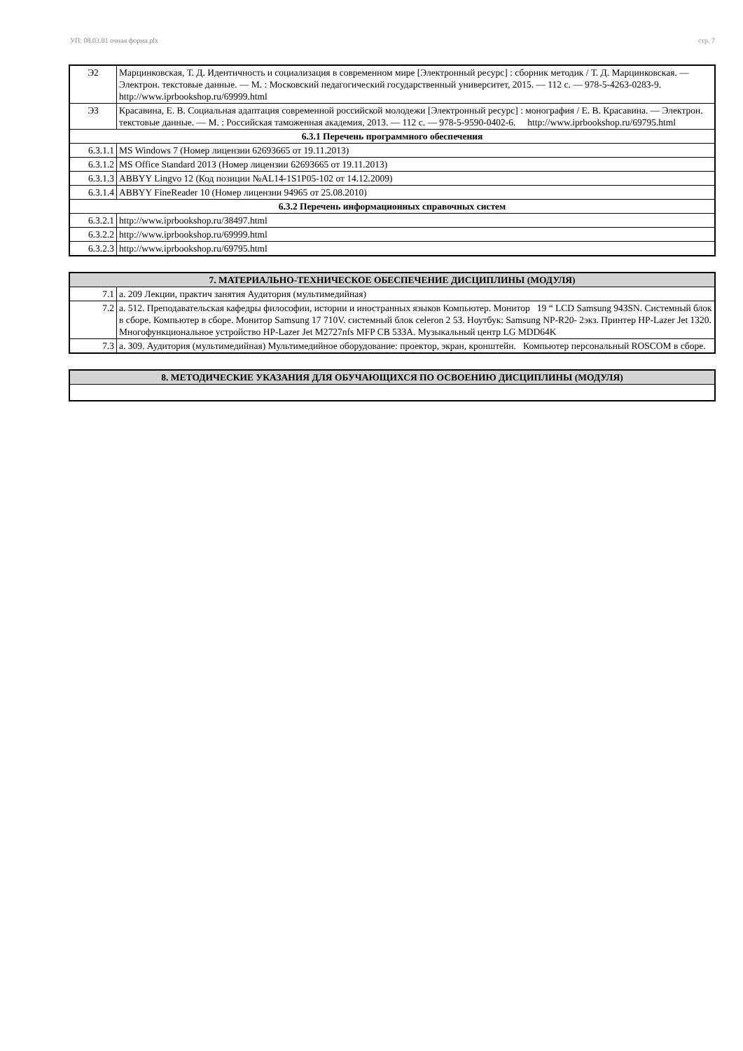УП: 08.03.01 очная форма.plx стр. 7
| Э2 | Марцинковская, Т. Д. Идентичность и социализация в современном мире [Электронный ресурс] : сборник методик / Т. Д. Марцинковская. — Электрон. текстовые данные. — М. : Московский педагогический государственный университет, 2015. — 112 c. — 978-5-4263-0283-9. http://www.iprbookshop.ru/69999.html |
| Э3 | Красавина, Е. В. Социальная адаптация современной российской молодежи [Электронный ресурс] : монография / Е. В. Красавина. — Электрон. текстовые данные. — М. : Российская таможенная академия, 2013. — 112 c. — 978-5-9590-0402-6. http://www.iprbookshop.ru/69795.html |
| 6.3.1 Перечень программного обеспечения | |
| 6.3.1.1 | MS Windows 7 (Номер лицензии 62693665 от 19.11.2013) |
| 6.3.1.2 | MS Office Standard 2013 (Номер лицензии 62693665 от 19.11.2013) |
| 6.3.1.3 | ABBYY Lingvo 12 (Код позиции №AL14-1S1P05-102 от 14.12.2009) |
| 6.3.1.4 | ABBYY FineReader 10 (Номер лицензии 94965 от 25.08.2010) |
| 6.3.2 Перечень информационных справочных систем | |
| 6.3.2.1 | http://www.iprbookshop.ru/38497.html |
| 6.3.2.2 | http://www.iprbookshop.ru/69999.html |
| 6.3.2.3 | http://www.iprbookshop.ru/69795.html |
| 7. МАТЕРИАЛЬНО-ТЕХНИЧЕСКОЕ ОБЕСПЕЧЕНИЕ ДИСЦИПЛИНЫ (МОДУЛЯ) | |
| 7.1 | а. 209 Лекции, практич занятия Аудитория (мультимедийная) |
| 7.2 | а. 512. Преподавательская кафедры философии, истории и иностранных языков Компьютер. Монитор 19 “ LCD Samsung 943SN. Системный блок в сборе. Компьютер в сборе. Монитор Samsung 17 710V. системный блок celeron 2 53. Ноутбук: Samsung NP-R20- 2экз. Принтер HP-Lazer Jet 1320. Многофункциональное устройство HP-Lazer Jet M2727nfs MFP CB 533A. Музыкальный центр LG MDD64K |
| 7.3 | а. 309. Аудитория (мультимедийная) Мультимедийное оборудование: проектор, экран, кронштейн. Компьютер персональный ROSCOM в сборе. |
| 8. МЕТОДИЧЕСКИЕ УКАЗАНИЯ ДЛЯ ОБУЧАЮЩИХСЯ ПО ОСВОЕНИЮ ДИСЦИПЛИНЫ (МОДУЛЯ) |